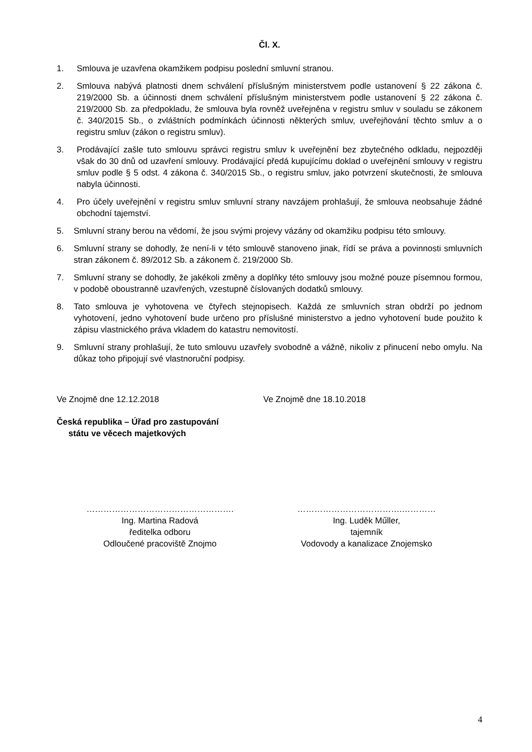Čl. X.
1. Smlouva je uzavřena okamžikem podpisu poslední smluvní stranou.
2. Smlouva nabývá platnosti dnem schválení příslušným ministerstvem podle ustanovení § 22 zákona č. 219/2000 Sb. a účinnosti dnem schválení příslušným ministerstvem podle ustanovení § 22 zákona č. 219/2000 Sb. za předpokladu, že smlouva byla rovněž uveřejněna v registru smluv v souladu se zákonem č. 340/2015 Sb., o zvláštních podmínkách účinnosti některých smluv, uveřejňování těchto smluv a o registru smluv (zákon o registru smluv).
3. Prodávající zašle tuto smlouvu správci registru smluv k uveřejnění bez zbytečného odkladu, nejpozději však do 30 dnů od uzavření smlouvy. Prodávající předá kupujícímu doklad o uveřejnění smlouvy v registru smluv podle § 5 odst. 4 zákona č. 340/2015 Sb., o registru smluv, jako potvrzení skutečnosti, že smlouva nabyla účinnosti.
4. Pro účely uveřejnění v registru smluv smluvní strany navzájem prohlašují, že smlouva neobsahuje žádné obchodní tajemství.
5. Smluvní strany berou na vědomí, že jsou svými projevy vázány od okamžiku podpisu této smlouvy.
6. Smluvní strany se dohodly, že není-li v této smlouvě stanoveno jinak, řídí se práva a povinnosti smluvních stran zákonem č. 89/2012 Sb. a zákonem č. 219/2000 Sb.
7. Smluvní strany se dohodly, že jakékoli změny a doplňky této smlouvy jsou možné pouze písemnou formou, v podobě oboustranně uzavřených, vzestupně číslovaných dodatků smlouvy.
8. Tato smlouva je vyhotovena ve čtyřech stejnopisech. Každá ze smluvních stran obdrží po jednom vyhotovení, jedno vyhotovení bude určeno pro příslušné ministerstvo a jedno vyhotovení bude použito k zápisu vlastnického práva vkladem do katastru nemovitostí.
9. Smluvní strany prohlašují, že tuto smlouvu uzavřely svobodně a vážně, nikoliv z přinucení nebo omylu. Na důkaz toho připojují své vlastnoruční podpisy.
Ve Znojmě dne 12.12.2018 Ve Znojmě dne 18.10.2018
Česká republika – Úřad pro zastupování
státu ve věcech majetkových
…………………………………………….
Ing. Martina Radová
ředitelka odboru
Odloučené pracoviště Znojmo
……………………………….…………
Ing. Luděk Műller,
tajemník
Vodovody a kanalizace Znojemsko
4